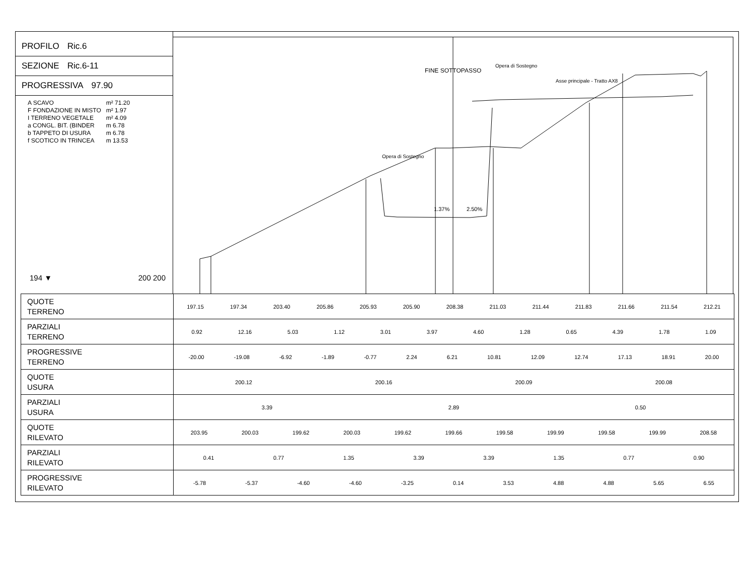PROFILO Ric.6
SEZIONE Ric.6-11
PROGRESSIVA 97.90
| A SCAVO | m² 71.20 |
| F FONDAZIONE IN MISTO | m² 1.97 |
| I TERRENO VEGETALE | m² 4.09 |
| a CONGL. BIT. (BINDER | m 6.78 |
| b TAPPETO DI USURA | m 6.78 |
| f SCOTICO IN TRINCEA | m 13.53 |
194 ▼ 200 200
FINE SOTTOPASSO
Asse principale - Tratto AX8
Opera di Sostegno
Opera di Sostegno
1.37%
2.50%
| QUOTE TERRENO | 197.15 197.34 203.40 205.86 205.93 205.90 208.38 211.03 211.44 211.83 211.66 211.54 212.21 |
| PARZIALI TERRENO | 0.92 12.16 5.03 1.12 3.01 3.97 4.60 1.28 0.65 4.39 1.78 1.09 |
| PROGRESSIVE TERRENO | -20.00 -19.08 -6.92 -1.89 -0.77 2.24 6.21 10.81 12.09 12.74 17.13 18.91 20.00 |
| QUOTE USURA | 200.12 200.16 200.09 200.08 |
| PARZIALI USURA | 3.39 2.89 0.50 |
| QUOTE RILEVATO | 203.95 200.03 199.62 200.03 199.62 199.66 199.58 199.99 199.58 199.99 208.58 |
| PARZIALI RILEVATO | 0.41 0.77 1.35 3.39 3.39 1.35 0.77 0.90 |
| PROGRESSIVE RILEVATO | -5.78 -5.37 -4.60 -4.60 -3.25 0.14 3.53 4.88 4.88 5.65 6.55 |